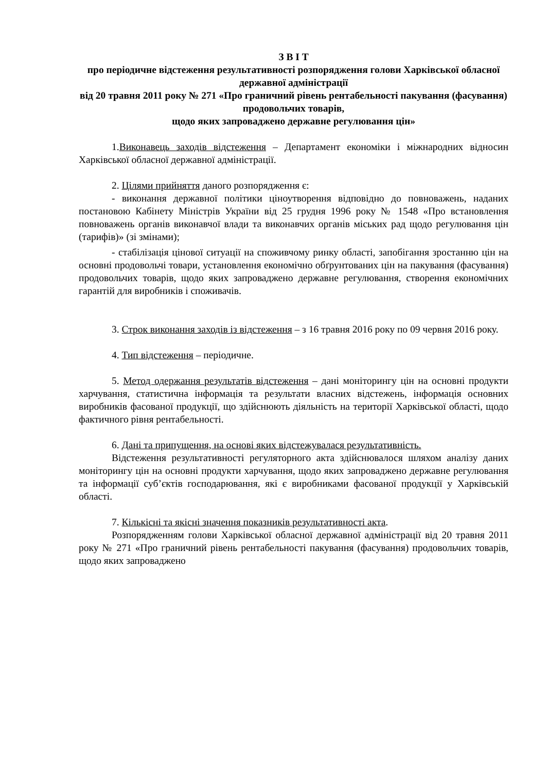З В І Т
про періодичне відстеження результативності розпорядження голови Харківської обласної державної адміністрації
від 20 травня 2011 року № 271 «Про граничний рівень рентабельності пакування (фасування) продовольчих товарів,
щодо яких запроваджено державне регулювання цін»
1.Виконавець заходів відстеження – Департамент економіки і міжнародних відносин Харківської обласної державної адміністрації.
2. Цілями прийняття даного розпорядження є:
- виконання державної політики ціноутворення відповідно до повноважень, наданих постановою Кабінету Міністрів України від 25 грудня 1996 року № 1548 «Про встановлення повноважень органів виконавчої влади та виконавчих органів міських рад щодо регулювання цін (тарифів)» (зі змінами);
- стабілізація цінової ситуації на споживчому ринку області, запобігання зростанню цін на основні продовольчі товари, установлення економічно обґрунтованих цін на пакування (фасування) продовольчих товарів, щодо яких запроваджено державне регулювання, створення економічних гарантій для виробників і споживачів.
3. Строк виконання заходів із відстеження – з 16 травня 2016 року по 09 червня 2016 року.
4. Тип відстеження – періодичне.
5. Метод одержання результатів відстеження – дані моніторингу цін на основні продукти харчування, статистична інформація та результати власних відстежень, інформація основних виробників фасованої продукції, що здійснюють діяльність на території Харківської області, щодо фактичного рівня рентабельності.
6. Дані та припущення, на основі яких відстежувалася результативність.
Відстеження результативності регуляторного акта здійснювалося шляхом аналізу даних моніторингу цін на основні продукти харчування, щодо яких запроваджено державне регулювання та інформації суб’єктів господарювання, які є виробниками фасованої продукції у Харківській області.
7. Кількісні та якісні значення показників результативності акта.
Розпорядженням голови Харківської обласної державної адміністрації від 20 травня 2011 року № 271 «Про граничний рівень рентабельності пакування (фасування) продовольчих товарів, щодо яких запроваджено